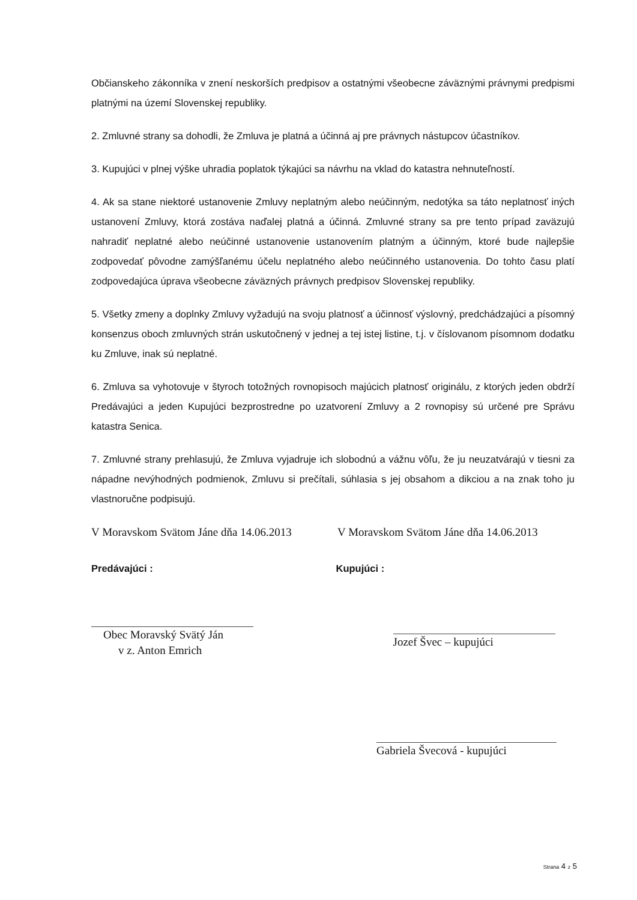Občianskeho zákonníka v znení neskorších predpisov a ostatnými všeobecne záväznými právnymi predpismi platnými na území Slovenskej republiky.
2. Zmluvné strany sa dohodli, že Zmluva je platná a účinná aj pre právnych nástupcov účastníkov.
3. Kupujúci v plnej výške uhradia poplatok týkajúci sa návrhu na vklad do katastra nehnuteľností.
4. Ak sa stane niektoré ustanovenie Zmluvy neplatným alebo neúčinným, nedotýka sa táto neplatnosť iných ustanovení Zmluvy, ktorá zostáva naďalej platná a účinná. Zmluvné strany sa pre tento prípad zaväzujú nahradiť neplatné alebo neúčinné ustanovenie ustanovením platným a účinným, ktoré bude najlepšie zodpovedať pôvodne zamýšľanému účelu neplatného alebo neúčinného ustanovenia. Do tohto času platí zodpovedajúca úprava všeobecne záväzných právnych predpisov Slovenskej republiky.
5. Všetky zmeny a doplnky Zmluvy vyžadujú na svoju platnosť a účinnosť výslovný, predchádzajúci a písomný konsenzus oboch zmluvných strán uskutočnený v jednej a tej istej listine, t.j. v číslovanom písomnom dodatku ku Zmluve, inak sú neplatné.
6. Zmluva sa vyhotovuje v štyroch totožných rovnopisoch majúcich platnosť originálu, z ktorých jeden obdrží Predávajúci a jeden Kupujúci bezprostredne po uzatvorení Zmluvy a 2 rovnopisy sú určené pre Správu katastra Senica.
7. Zmluvné strany prehlasujú, že Zmluva vyjadruje ich slobodnú a vážnu vôľu, že ju neuzatvárajú v tiesni za nápadne nevýhodných podmienok, Zmluvu si prečítali, súhlasia s jej obsahom a dikciou a na znak toho ju vlastnoručne podpisujú.
V Moravskom Svätom Jáne dňa 14.06.2013
V Moravskom Svätom Jáne dňa 14.06.2013
Predávajúci : Kupujúci :
Obec Moravský Svätý Ján
v z. Anton Emrich
Jozef Švec – kupujúci
Gabriela Švecová - kupujúci
Strana 4 z 5